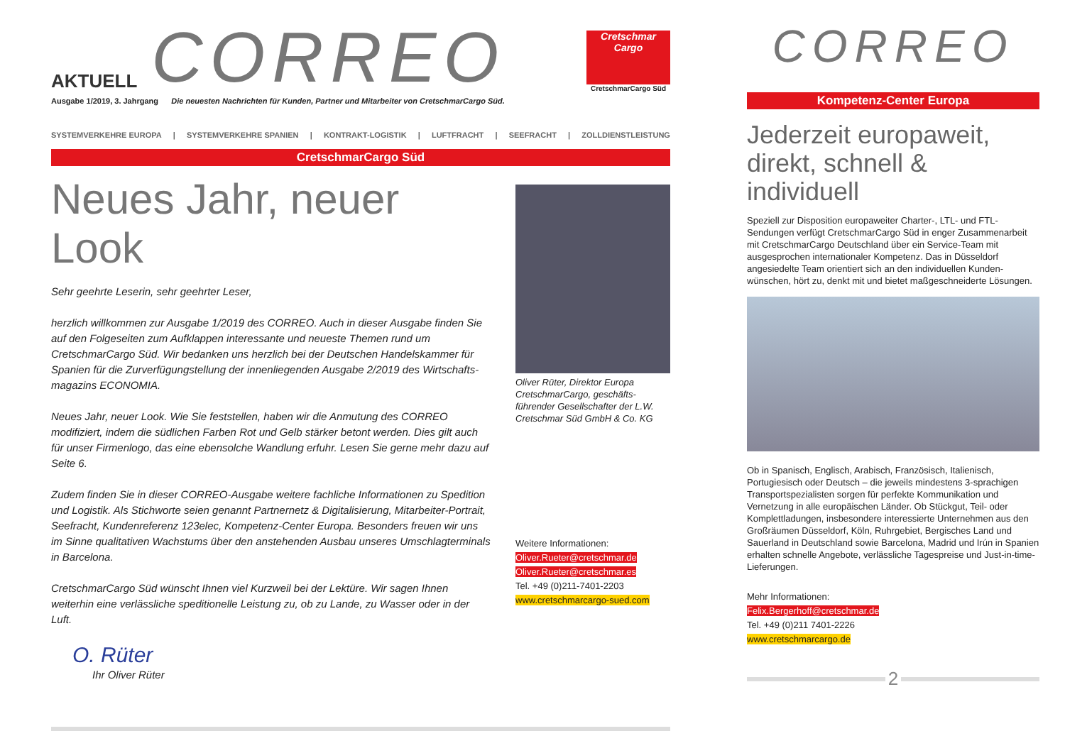AKTUELL
CORREO
Cretschmar Cargo
CretschmarCargo Süd
Ausgabe 1/2019, 3. Jahrgang Die neuesten Nachrichten für Kunden, Partner und Mitarbeiter von CretschmarCargo Süd.
SYSTEMVERKEHRE EUROPA | SYSTEMVERKEHRE SPANIEN | KONTRAKT-LOGISTIK | LUFTFRACHT | SEEFRACHT | ZOLLDIENSTLEISTUNG
CretschmarCargo Süd
Neues Jahr, neuer Look
Sehr geehrte Leserin, sehr geehrter Leser,
herzlich willkommen zur Ausgabe 1/2019 des CORREO. Auch in dieser Ausgabe finden Sie auf den Folgeseiten zum Aufklappen interessante und neueste Themen rund um CretschmarCargo Süd. Wir bedanken uns herzlich bei der Deutschen Handelskammer für Spanien für die Zurverfügungstellung der innenliegenden Ausgabe 2/2019 des Wirtschafts­magazins ECONOMIA.
Neues Jahr, neuer Look. Wie Sie feststellen, haben wir die Anmutung des CORREO modifiziert, indem die südlichen Farben Rot und Gelb stärker betont werden. Dies gilt auch für unser Firmenlogo, das eine ebensolche Wandlung erfuhr. Lesen Sie gerne mehr dazu auf Seite 6.
Zudem finden Sie in dieser CORREO-Ausgabe weitere fachliche Informationen zu Spedition und Logistik. Als Stichworte seien genannt Partnernetz & Digitalisierung, Mitarbeiter-Portrait, Seefracht, Kundenreferenz 123elec, Kompetenz-Center Europa. Besonders freuen wir uns im Sinne qualitativen Wachstums über den anstehenden Ausbau unseres Umschlag­terminals in Barcelona.
CretschmarCargo Süd wünscht Ihnen viel Kurzweil bei der Lektüre. Wir sagen Ihnen weiterhin eine verlässliche speditionelle Leistung zu, ob zu Lande, zu Wasser oder in der Luft.
O. Rüter
Ihr Oliver Rüter
Oliver Rüter, Direktor Europa CretschmarCargo, geschäfts­führender Gesellschafter der L.W. Cretschmar Süd GmbH & Co. KG
Weitere Informationen:
Oliver.Rueter@cretschmar.de
Oliver.Rueter@cretschmar.es
Tel. +49 (0)211-7401-2203
www.cretschmarcargo-sued.com
CORREO
Kompetenz-Center Europa
Jederzeit europaweit, direkt, schnell & individuell
Speziell zur Disposition europaweiter Charter-, LTL- und FTL-Sendungen verfügt CretschmarCargo Süd in enger Zusammenarbeit mit CretschmarCargo Deutschland über ein Service-Team mit ausgesprochen internationaler Kompetenz. Das in Düsseldorf angesiedelte Team orientiert sich an den individuellen Kunden­wünschen, hört zu, denkt mit und bietet maßgeschneiderte Lösungen.
Ob in Spanisch, Englisch, Arabisch, Französisch, Italienisch, Portugiesisch oder Deutsch – die jeweils mindestens 3-sprachigen Transportspezialisten sorgen für perfekte Kommunikation und Vernetzung in alle europäischen Länder. Ob Stückgut, Teil- oder Komplettladungen, insbesondere interessierte Unternehmen aus den Großräumen Düsseldorf, Köln, Ruhrgebiet, Bergisches Land und Sauerland in Deutschland sowie Barcelona, Madrid und Irún in Spanien erhalten schnelle Angebote, verlässliche Tagespreise und Just-in-time-Lieferungen.
Mehr Informationen:
Felix.Bergerhoff@cretschmar.de
Tel. +49 (0)211 7401-2226
www.cretschmarcargo.de
2